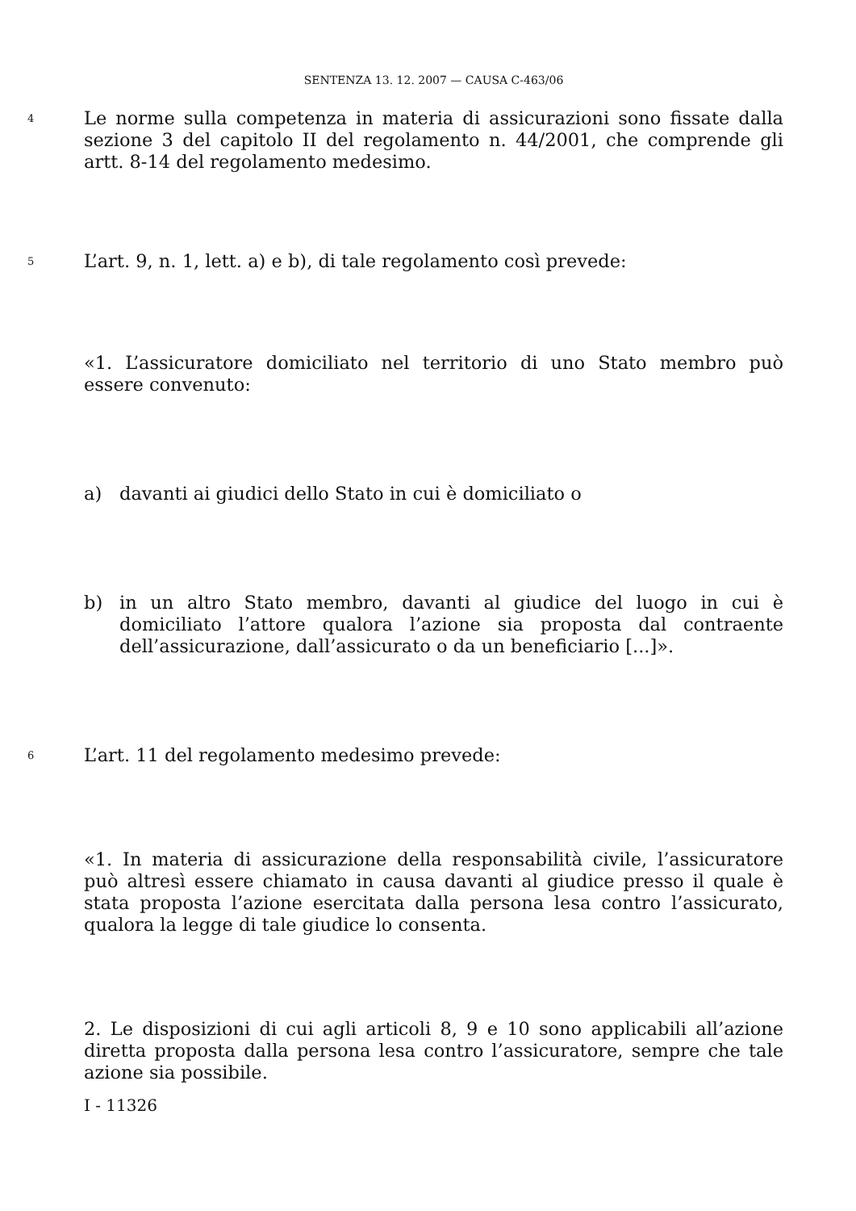SENTENZA 13. 12. 2007 — CAUSA C-463/06
4
Le norme sulla competenza in materia di assicurazioni sono fissate dalla sezione 3 del capitolo II del regolamento n. 44/2001, che comprende gli artt. 8-14 del regolamento medesimo.
5
L’art. 9, n. 1, lett. a) e b), di tale regolamento così prevede:
«1. L’assicuratore domiciliato nel territorio di uno Stato membro può essere convenuto:
a) davanti ai giudici dello Stato in cui è domiciliato o
b) in un altro Stato membro, davanti al giudice del luogo in cui è domiciliato l’attore qualora l’azione sia proposta dal contraente dell’assicurazione, dall’assicurato o da un beneficiario [...]».
6
L’art. 11 del regolamento medesimo prevede:
«1. In materia di assicurazione della responsabilità civile, l’assicuratore può altresì essere chiamato in causa davanti al giudice presso il quale è stata proposta l’azione esercitata dalla persona lesa contro l’assicurato, qualora la legge di tale giudice lo consenta.
2. Le disposizioni di cui agli articoli 8, 9 e 10 sono applicabili all’azione diretta proposta dalla persona lesa contro l’assicuratore, sempre che tale azione sia possibile.
I - 11326